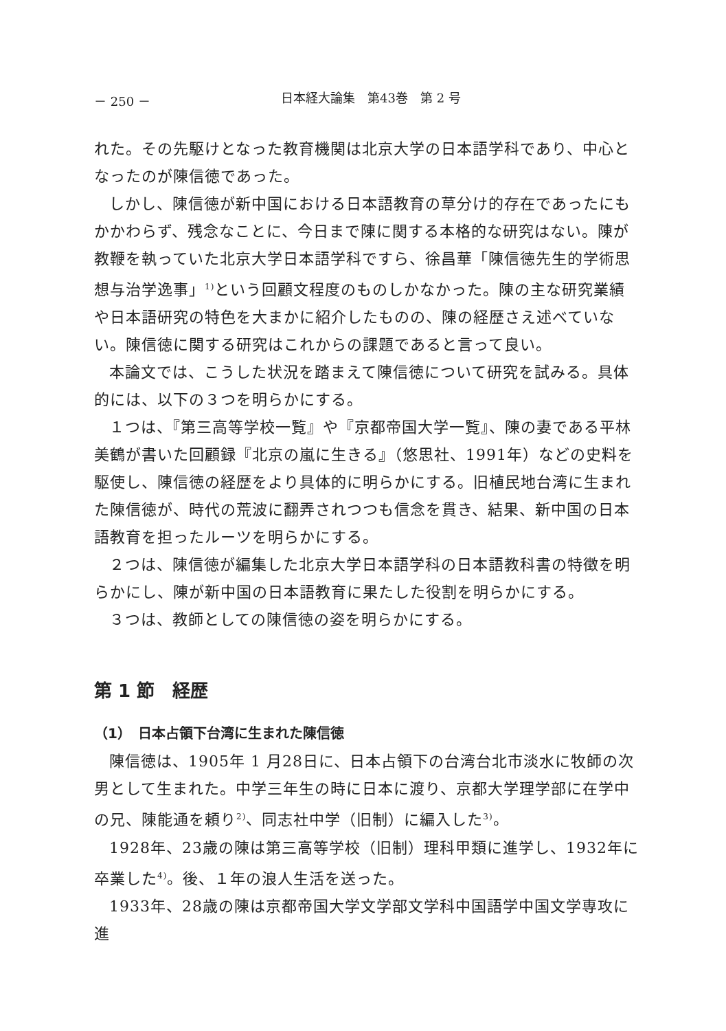－ 250 － 日本経大論集　第43巻　第 2 号
れた。その先駆けとなった教育機関は北京大学の日本語学科であり、中心となったのが陳信徳であった。
しかし、陳信徳が新中国における日本語教育の草分け的存在であったにもかかわらず、残念なことに、今日まで陳に関する本格的な研究はない。陳が教鞭を執っていた北京大学日本語学科ですら、徐昌華「陳信徳先生的学術思想与治学逸事」<sup>1)</sup>という回顧文程度のものしかなかった。陳の主な研究業績や日本語研究の特色を大まかに紹介したものの、陳の経歴さえ述べていない。陳信徳に関する研究はこれからの課題であると言って良い。
本論文では、こうした状況を踏まえて陳信徳について研究を試みる。具体的には、以下の３つを明らかにする。
１つは、『第三高等学校一覧』や『京都帝国大学一覧』、陳の妻である平林美鶴が書いた回顧録『北京の嵐に生きる』（悠思社、1991年）などの史料を駆使し、陳信徳の経歴をより具体的に明らかにする。旧植民地台湾に生まれた陳信徳が、時代の荒波に翻弄されつつも信念を貫き、結果、新中国の日本語教育を担ったルーツを明らかにする。
２つは、陳信徳が編集した北京大学日本語学科の日本語教科書の特徴を明らかにし、陳が新中国の日本語教育に果たした役割を明らかにする。
３つは、教師としての陳信徳の姿を明らかにする。
第 1 節　経歴
（1）　日本占領下台湾に生まれた陳信徳
陳信徳は、1905年 1 月28日に、日本占領下の台湾台北市淡水に牧師の次男として生まれた。中学三年生の時に日本に渡り、京都大学理学部に在学中の兄、陳能通を頼り<sup>2)</sup>、同志社中学（旧制）に編入した<sup>3)</sup>。
1928年、23歳の陳は第三高等学校（旧制）理科甲類に進学し、1932年に卒業した<sup>4)</sup>。後、１年の浪人生活を送った。
1933年、28歳の陳は京都帝国大学文学部文学科中国語学中国文学専攻に進